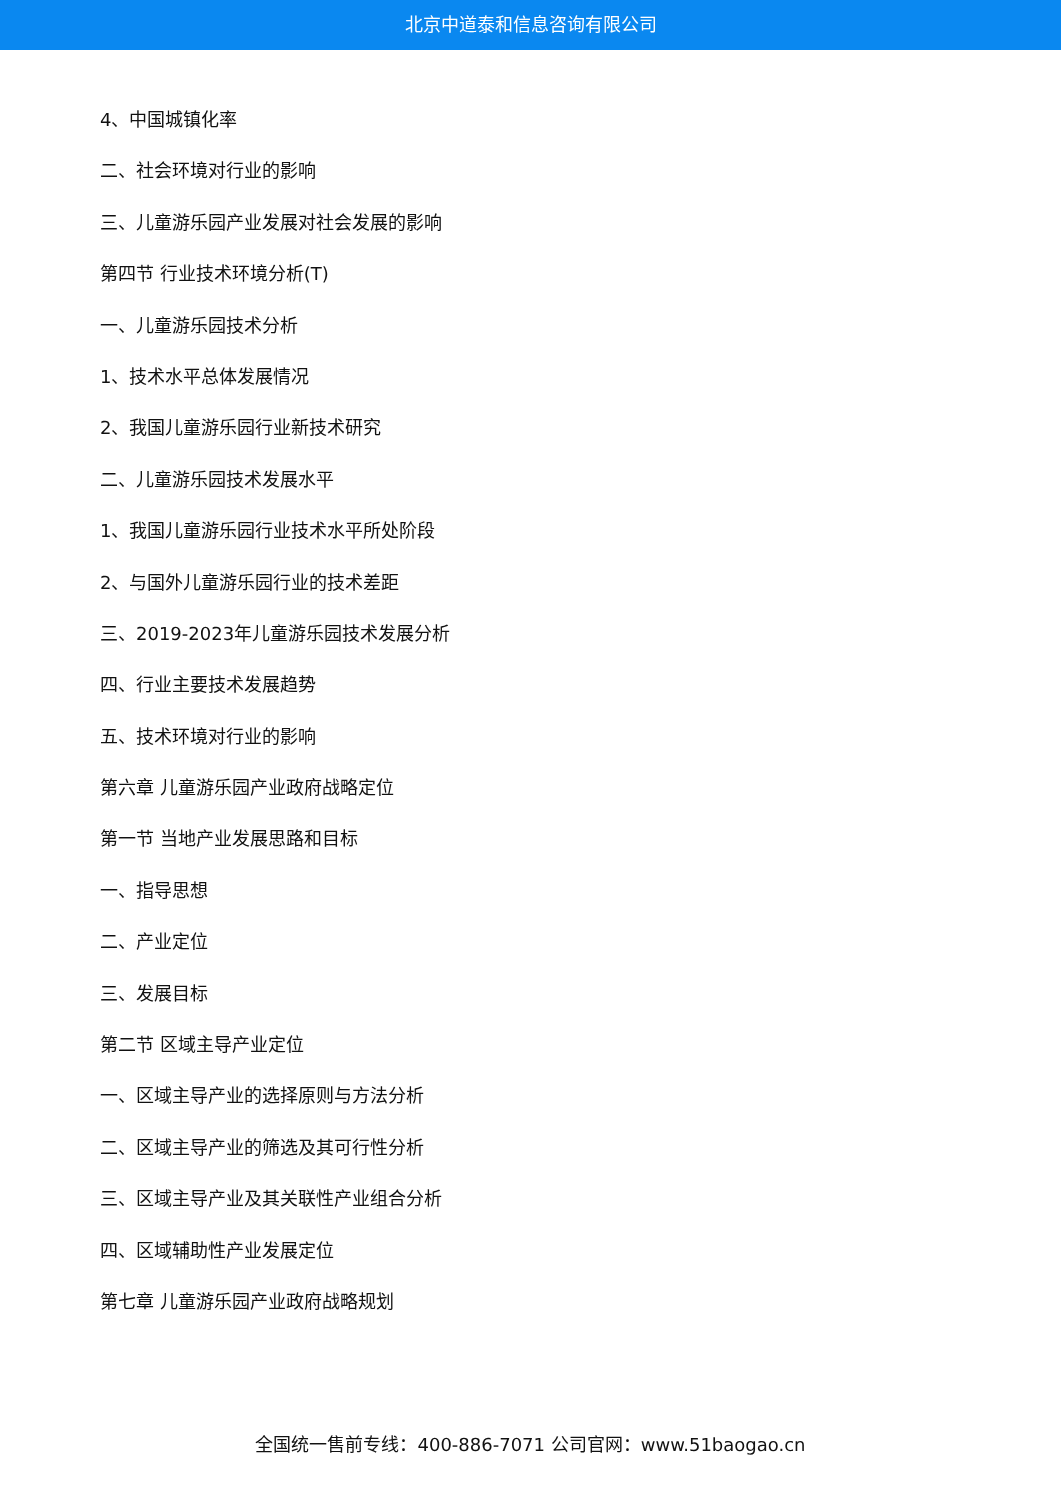北京中道泰和信息咨询有限公司
4、中国城镇化率
二、社会环境对行业的影响
三、儿童游乐园产业发展对社会发展的影响
第四节 行业技术环境分析(T)
一、儿童游乐园技术分析
1、技术水平总体发展情况
2、我国儿童游乐园行业新技术研究
二、儿童游乐园技术发展水平
1、我国儿童游乐园行业技术水平所处阶段
2、与国外儿童游乐园行业的技术差距
三、2019-2023年儿童游乐园技术发展分析
四、行业主要技术发展趋势
五、技术环境对行业的影响
第六章 儿童游乐园产业政府战略定位
第一节 当地产业发展思路和目标
一、指导思想
二、产业定位
三、发展目标
第二节 区域主导产业定位
一、区域主导产业的选择原则与方法分析
二、区域主导产业的筛选及其可行性分析
三、区域主导产业及其关联性产业组合分析
四、区域辅助性产业发展定位
第七章 儿童游乐园产业政府战略规划
全国统一售前专线：400-886-7071 公司官网：www.51baogao.cn